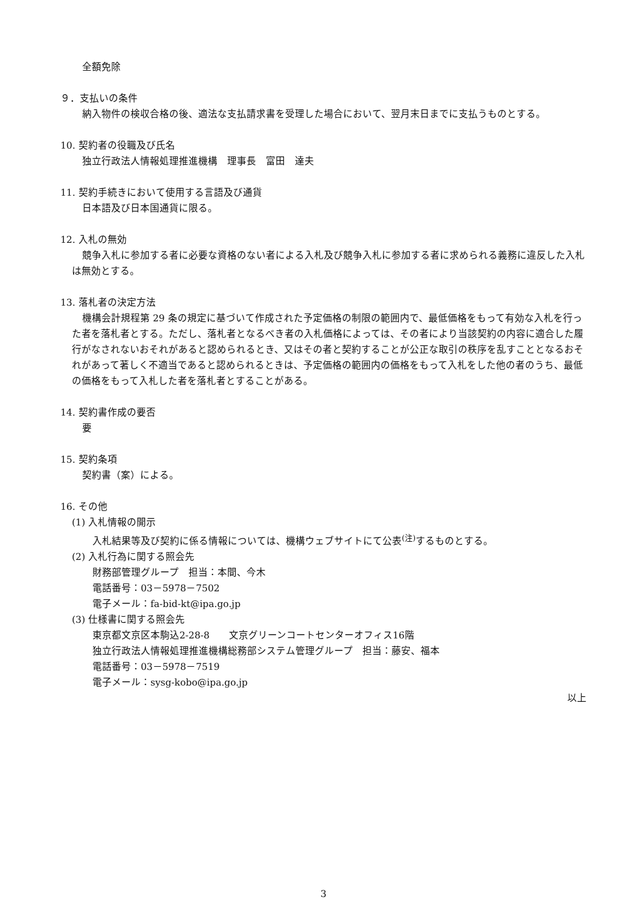全額免除
９．支払いの条件
納入物件の検収合格の後、適法な支払請求書を受理した場合において、翌月末日までに支払うものとする。
10. 契約者の役職及び氏名
独立行政法人情報処理推進機構　理事長　富田　達夫
11. 契約手続きにおいて使用する言語及び通貨
日本語及び日本国通貨に限る。
12. 入札の無効
競争入札に参加する者に必要な資格のない者による入札及び競争入札に参加する者に求められる義務に違反した入札は無効とする。
13. 落札者の決定方法
機構会計規程第 29 条の規定に基づいて作成された予定価格の制限の範囲内で、最低価格をもって有効な入札を行った者を落札者とする。ただし、落札者となるべき者の入札価格によっては、その者により当該契約の内容に適合した履行がなされないおそれがあると認められるとき、又はその者と契約することが公正な取引の秩序を乱すこととなるおそれがあって著しく不適当であると認められるときは、予定価格の範囲内の価格をもって入札をした他の者のうち、最低の価格をもって入札した者を落札者とすることがある。
14. 契約書作成の要否
要
15. 契約条項
契約書（案）による。
16. その他
(1) 入札情報の開示
入札結果等及び契約に係る情報については、機構ウェブサイトにて公表<sup>(注)</sup>するものとする。
(2) 入札行為に関する照会先
財務部管理グループ　担当：本間、今木
電話番号：03－5978－7502
電子メール：fa-bid-kt@ipa.go.jp
(3) 仕様書に関する照会先
東京都文京区本駒込2-28-8　　文京グリーンコートセンターオフィス16階
独立行政法人情報処理推進機構総務部システム管理グループ　担当：藤安、福本
電話番号：03－5978－7519
電子メール：sysg-kobo@ipa.go.jp
以上
3